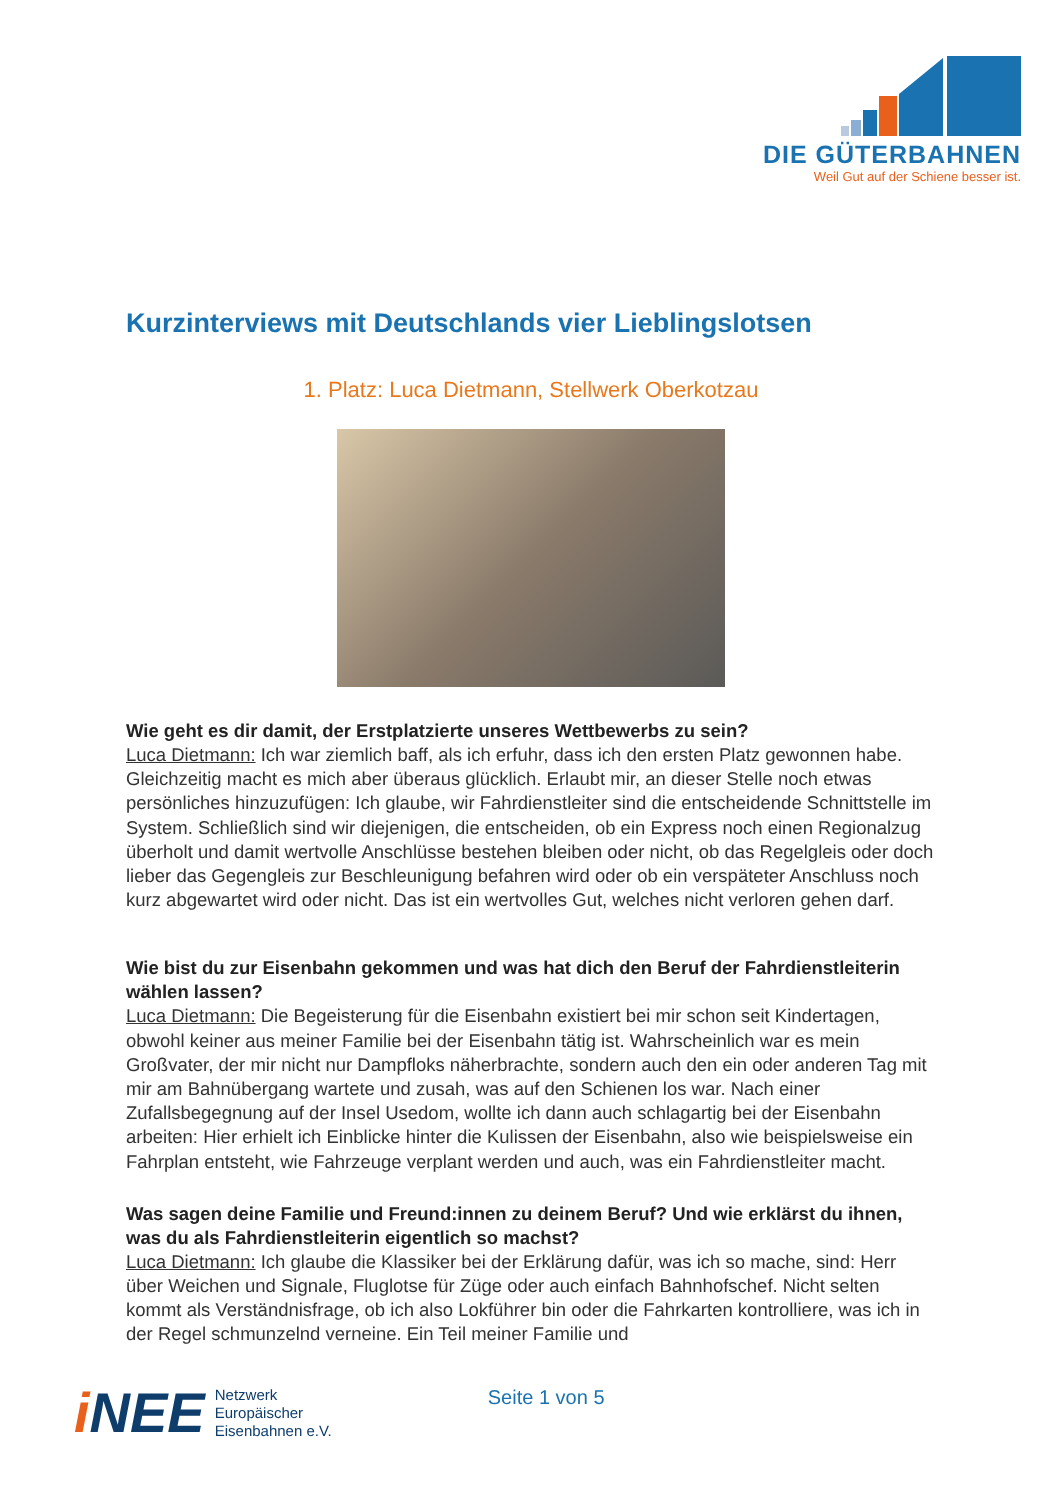DIE GÜTERBAHNEN
Weil Gut auf der Schiene besser ist.
Kurzinterviews mit Deutschlands vier Lieblingslotsen
1. Platz: Luca Dietmann, Stellwerk Oberkotzau
Wie geht es dir damit, der Erstplatzierte unseres Wettbewerbs zu sein?
Luca Dietmann: Ich war ziemlich baff, als ich erfuhr, dass ich den ersten Platz gewonnen habe. Gleichzeitig macht es mich aber überaus glücklich. Erlaubt mir, an dieser Stelle noch etwas persönliches hinzuzufügen: Ich glaube, wir Fahrdienstleiter sind die entscheidende Schnittstelle im System. Schließlich sind wir diejenigen, die entscheiden, ob ein Express noch einen Regionalzug überholt und damit wertvolle Anschlüsse bestehen bleiben oder nicht, ob das Regelgleis oder doch lieber das Gegengleis zur Beschleunigung befahren wird oder ob ein verspäteter Anschluss noch kurz abgewartet wird oder nicht. Das ist ein wertvolles Gut, welches nicht verloren gehen darf.
Wie bist du zur Eisenbahn gekommen und was hat dich den Beruf der Fahrdienstleiterin wählen lassen?
Luca Dietmann: Die Begeisterung für die Eisenbahn existiert bei mir schon seit Kindertagen, obwohl keiner aus meiner Familie bei der Eisenbahn tätig ist. Wahrscheinlich war es mein Großvater, der mir nicht nur Dampfloks näherbrachte, sondern auch den ein oder anderen Tag mit mir am Bahnübergang wartete und zusah, was auf den Schienen los war. Nach einer Zufallsbegegnung auf der Insel Usedom, wollte ich dann auch schlagartig bei der Eisenbahn arbeiten: Hier erhielt ich Einblicke hinter die Kulissen der Eisenbahn, also wie beispielsweise ein Fahrplan entsteht, wie Fahrzeuge verplant werden und auch, was ein Fahrdienstleiter macht.
Was sagen deine Familie und Freund:innen zu deinem Beruf? Und wie erklärst du ihnen, was du als Fahrdienstleiterin eigentlich so machst?
Luca Dietmann: Ich glaube die Klassiker bei der Erklärung dafür, was ich so mache, sind: Herr über Weichen und Signale, Fluglotse für Züge oder auch einfach Bahnhofschef. Nicht selten kommt als Verständnisfrage, ob ich also Lokführer bin oder die Fahrkarten kontrolliere, was ich in der Regel schmunzelnd verneine. Ein Teil meiner Familie und
i NEE
Netzwerk
Europäischer
Eisenbahnen e.V.
Seite 1 von 5